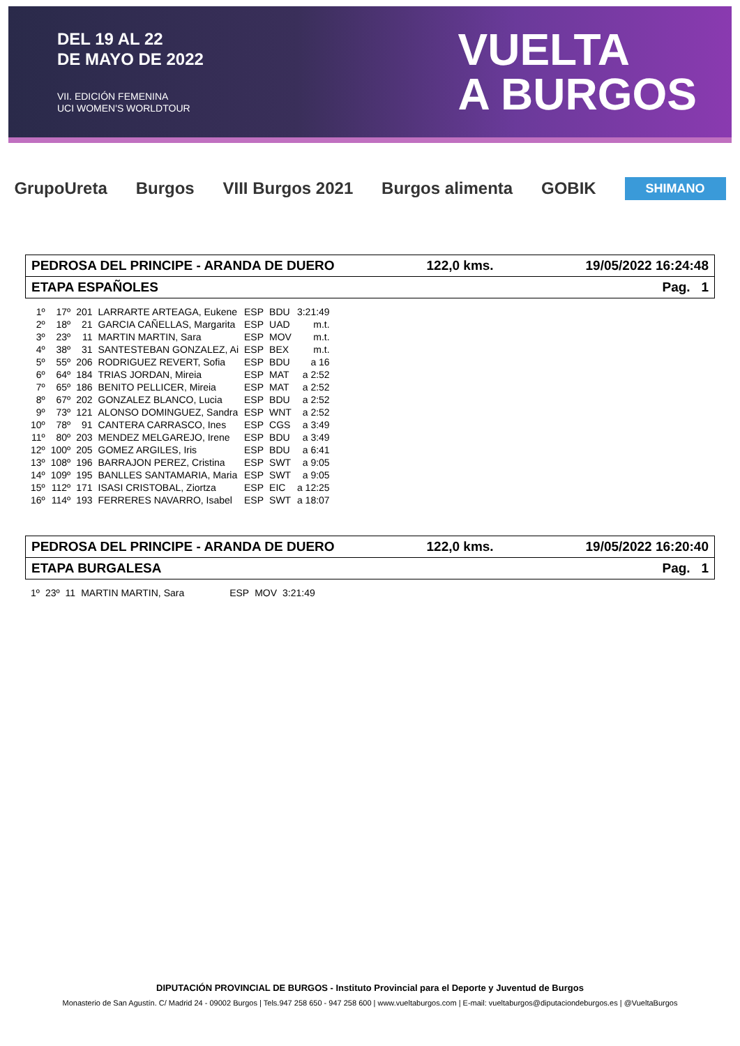DEL 19 AL 22
DE MAYO DE 2022
VII. EDICIÓN FEMENINA
UCI WOMEN'S WORLDTOUR
VUELTA
A BURGOS
GrupoUreta Burgos VIII Burgos 2021 Burgos alimenta GOBIK SHIMANO
PEDROSA DEL PRINCIPE - ARANDA DE DUERO 122,0 kms. 19/05/2022 16:24:48
ETAPA ESPAÑOLES Pag. 1
| 1º | 17º | 201 | LARRARTE ARTEAGA, Eukene | ESP | BDU | 3:21:49 |
| 2º | 18º | 21 | GARCIA CAÑELLAS, Margarita | ESP | UAD | m.t. |
| 3º | 23º | 11 | MARTIN MARTIN, Sara | ESP | MOV | m.t. |
| 4º | 38º | 31 | SANTESTEBAN GONZALEZ, Ai | ESP | BEX | m.t. |
| 5º | 55º | 206 | RODRIGUEZ REVERT, Sofia | ESP | BDU | a 16 |
| 6º | 64º | 184 | TRIAS JORDAN, Mireia | ESP | MAT | a 2:52 |
| 7º | 65º | 186 | BENITO PELLICER, Mireia | ESP | MAT | a 2:52 |
| 8º | 67º | 202 | GONZALEZ BLANCO, Lucia | ESP | BDU | a 2:52 |
| 9º | 73º | 121 | ALONSO DOMINGUEZ, Sandra | ESP | WNT | a 2:52 |
| 10º | 78º | 91 | CANTERA CARRASCO, Ines | ESP | CGS | a 3:49 |
| 11º | 80º | 203 | MENDEZ MELGAREJO, Irene | ESP | BDU | a 3:49 |
| 12º | 100º | 205 | GOMEZ ARGILES, Iris | ESP | BDU | a 6:41 |
| 13º | 108º | 196 | BARRAJON PEREZ, Cristina | ESP | SWT | a 9:05 |
| 14º | 109º | 195 | BANLLES SANTAMARIA, Maria | ESP | SWT | a 9:05 |
| 15º | 112º | 171 | ISASI CRISTOBAL, Ziortza | ESP | EIC | a 12:25 |
| 16º | 114º | 193 | FERRERES NAVARRO, Isabel | ESP | SWT | a 18:07 |
PEDROSA DEL PRINCIPE - ARANDA DE DUERO 122,0 kms. 19/05/2022 16:20:40
ETAPA BURGALESA Pag. 1
| 1º | 23º | 11 | MARTIN MARTIN, Sara | ESP | MOV | 3:21:49 |
DIPUTACIÓN PROVINCIAL DE BURGOS - Instituto Provincial para el Deporte y Juventud de Burgos
Monasterio de San Agustín. C/ Madrid 24 - 09002 Burgos | Tels.947 258 650 - 947 258 600 | www.vueltaburgos.com | E-mail: vueltaburgos@diputaciondeburgos.es | @VueltaBurgos